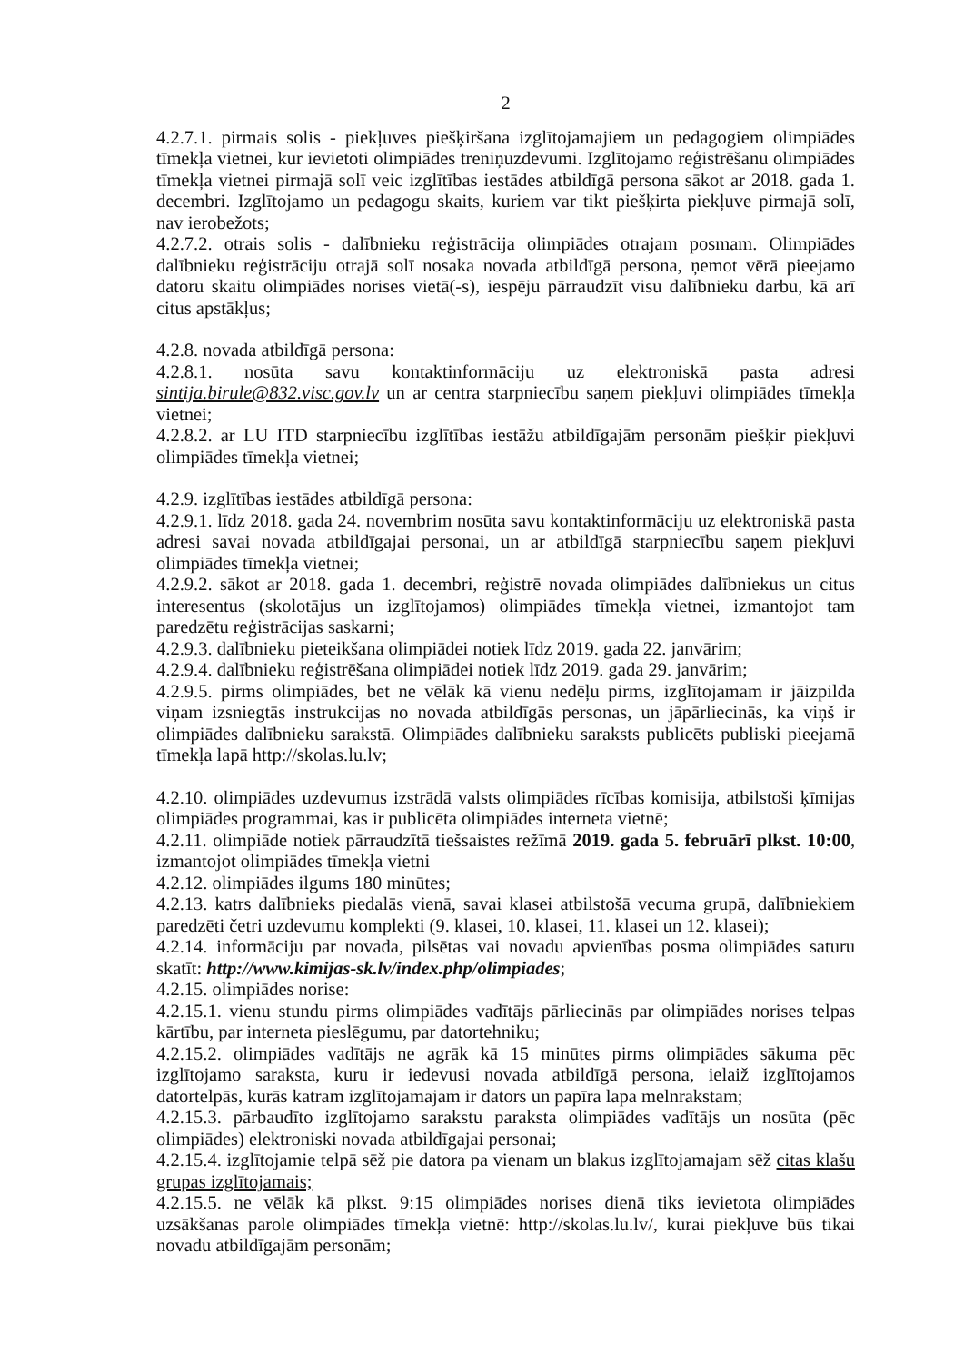2
4.2.7.1. pirmais solis - piekļuves piešķiršana izglītojamajiem un pedagogiem olimpiādes tīmekļa vietnei, kur ievietoti olimpiādes treniņuzdevumi. Izglītojamo reģistrēšanu olimpiādes tīmekļa vietnei pirmajā solī veic izglītības iestādes atbildīgā persona sākot ar 2018. gada 1. decembri. Izglītojamo un pedagogu skaits, kuriem var tikt piešķirta piekļuve pirmajā solī, nav ierobežots;
4.2.7.2. otrais solis - dalībnieku reģistrācija olimpiādes otrajam posmam. Olimpiādes dalībnieku reģistrāciju otrajā solī nosaka novada atbildīgā persona, ņemot vērā pieejamo datoru skaitu olimpiādes norises vietā(-s), iespēju pārraudzīt visu dalībnieku darbu, kā arī citus apstākļus;
4.2.8. novada atbildīgā persona:
4.2.8.1. nosūta savu kontaktinformāciju uz elektroniskā pasta adresi sintija.birule@832.visc.gov.lv un ar centra starpniecību saņem piekļuvi olimpiādes tīmekļa vietnei;
4.2.8.2. ar LU ITD starpniecību izglītības iestāžu atbildīgajām personām piešķir piekļuvi olimpiādes tīmekļa vietnei;
4.2.9. izglītības iestādes atbildīgā persona:
4.2.9.1. līdz 2018. gada 24. novembrim nosūta savu kontaktinformāciju uz elektroniskā pasta adresi savai novada atbildīgajai personai, un ar atbildīgā starpniecību saņem piekļuvi olimpiādes tīmekļa vietnei;
4.2.9.2. sākot ar 2018. gada 1. decembri, reģistrē novada olimpiādes dalībniekus un citus interesentus (skolotājus un izglītojamos) olimpiādes tīmekļa vietnei, izmantojot tam paredzētu reģistrācijas saskarni;
4.2.9.3. dalībnieku pieteikšana olimpiādei notiek līdz 2019. gada 22. janvārim;
4.2.9.4. dalībnieku reģistrēšana olimpiādei notiek līdz 2019. gada 29. janvārim;
4.2.9.5. pirms olimpiādes, bet ne vēlāk kā vienu nedēļu pirms, izglītojamam ir jāizpilda viņam izsniegtās instrukcijas no novada atbildīgās personas, un jāpārliecinās, ka viņš ir olimpiādes dalībnieku sarakstā. Olimpiādes dalībnieku saraksts publicēts publiski pieejamā tīmekļa lapā http://skolas.lu.lv;
4.2.10. olimpiādes uzdevumus izstrādā valsts olimpiādes rīcības komisija, atbilstoši ķīmijas olimpiādes programmai, kas ir publicēta olimpiādes interneta vietnē;
4.2.11. olimpiāde notiek pārraudzītā tiešsaistes režīmā 2019. gada 5. februārī plkst. 10:00, izmantojot olimpiādes tīmekļa vietni
4.2.12. olimpiādes ilgums 180 minūtes;
4.2.13. katrs dalībnieks piedalās vienā, savai klasei atbilstošā vecuma grupā, dalībniekiem paredzēti četri uzdevumu komplekti (9. klasei, 10. klasei, 11. klasei un 12. klasei);
4.2.14. informāciju par novada, pilsētas vai novadu apvienības posma olimpiādes saturu skatīt: http://www.kimijas-sk.lv/index.php/olimpiades;
4.2.15. olimpiādes norise:
4.2.15.1. vienu stundu pirms olimpiādes vadītājs pārliecinās par olimpiādes norises telpas kārtību, par interneta pieslēgumu, par datortehniku;
4.2.15.2. olimpiādes vadītājs ne agrāk kā 15 minūtes pirms olimpiādes sākuma pēc izglītojamo saraksta, kuru ir iedevusi novada atbildīgā persona, ielaiž izglītojamos datortelpās, kurās katram izglītojamajam ir dators un papīra lapa melnrakstam;
4.2.15.3. pārbaudīto izglītojamo sarakstu paraksta olimpiādes vadītājs un nosūta (pēc olimpiādes) elektroniski novada atbildīgajai personai;
4.2.15.4. izglītojamie telpā sēž pie datora pa vienam un blakus izglītojamajam sēž citas klašu grupas izglītojamais;
4.2.15.5. ne vēlāk kā plkst. 9:15 olimpiādes norises dienā tiks ievietota olimpiādes uzsākšanas parole olimpiādes tīmekļa vietnē: http://skolas.lu.lv/, kurai piekļuve būs tikai novadu atbildīgajām personām;